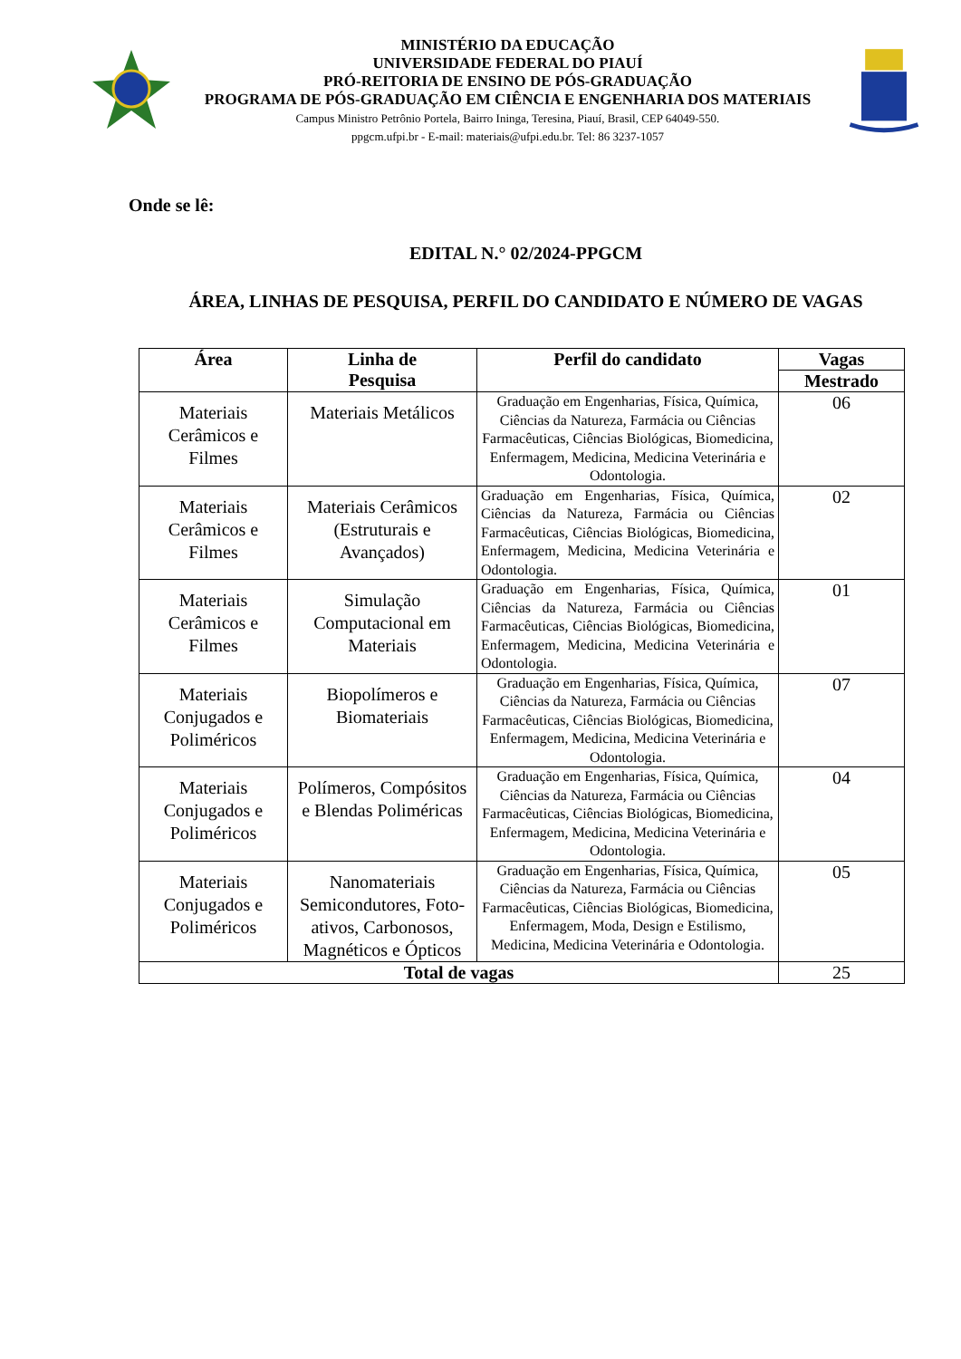MINISTÉRIO DA EDUCAÇÃO
UNIVERSIDADE FEDERAL DO PIAUÍ
PRÓ-REITORIA DE ENSINO DE PÓS-GRADUAÇÃO
PROGRAMA DE PÓS-GRADUAÇÃO EM CIÊNCIA E ENGENHARIA DOS MATERIAIS
Campus Ministro Petrônio Portela, Bairro Ininga, Teresina, Piauí, Brasil, CEP 64049-550.
ppgcm.ufpi.br - E-mail: materiais@ufpi.edu.br. Tel: 86 3237-1057
Onde se lê:
EDITAL N.° 02/2024-PPGCM
ÁREA, LINHAS DE PESQUISA, PERFIL DO CANDIDATO E NÚMERO DE VAGAS
| Área | Linha de Pesquisa | Perfil do candidato | Vagas |
| --- | --- | --- | --- |
| | | | Mestrado |
| Materiais Cerâmicos e Filmes | Materiais Metálicos | Graduação em Engenharias, Física, Química, Ciências da Natureza, Farmácia ou Ciências Farmacêuticas, Ciências Biológicas, Biomedicina, Enfermagem, Medicina, Medicina Veterinária e Odontologia. | 06 |
| Materiais Cerâmicos e Filmes | Materiais Cerâmicos (Estruturais e Avançados) | Graduação em Engenharias, Física, Química, Ciências da Natureza, Farmácia ou Ciências Farmacêuticas, Ciências Biológicas, Biomedicina, Enfermagem, Medicina, Medicina Veterinária e Odontologia. | 02 |
| Materiais Cerâmicos e Filmes | Simulação Computacional em Materiais | Graduação em Engenharias, Física, Química, Ciências da Natureza, Farmácia ou Ciências Farmacêuticas, Ciências Biológicas, Biomedicina, Enfermagem, Medicina, Medicina Veterinária e Odontologia. | 01 |
| Materiais Conjugados e Poliméricos | Biopolímeros e Biomateriais | Graduação em Engenharias, Física, Química, Ciências da Natureza, Farmácia ou Ciências Farmacêuticas, Ciências Biológicas, Biomedicina, Enfermagem, Medicina, Medicina Veterinária e Odontologia. | 07 |
| Materiais Conjugados e Poliméricos | Polímeros, Compósitos e Blendas Poliméricas | Graduação em Engenharias, Física, Química, Ciências da Natureza, Farmácia ou Ciências Farmacêuticas, Ciências Biológicas, Biomedicina, Enfermagem, Medicina, Medicina Veterinária e Odontologia. | 04 |
| Materiais Conjugados e Poliméricos | Nanomateriais Semicondutores, Foto-ativos, Carbonosos, Magnéticos e Ópticos | Graduação em Engenharias, Física, Química, Ciências da Natureza, Farmácia ou Ciências Farmacêuticas, Ciências Biológicas, Biomedicina, Enfermagem, Moda, Design e Estilismo, Medicina, Medicina Veterinária e Odontologia. | 05 |
| Total de vagas | | | 25 |